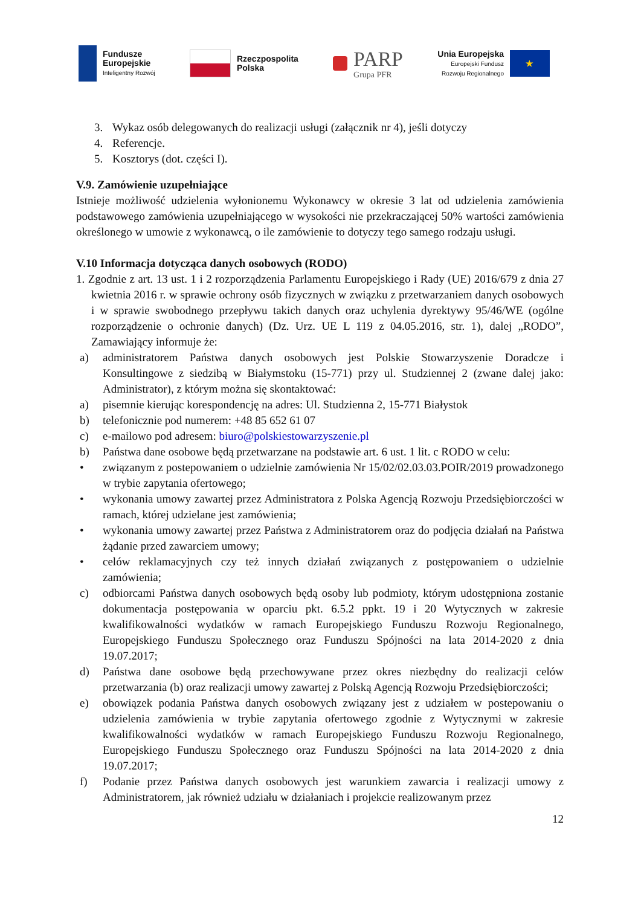Fundusze
Europejskie
Inteligentny Rozwój
Rzeczpospolita
Polska
PARP
Grupa PFR
Unia Europejska
Europejski Fundusz
Rozwoju Regionalnego
★
3. Wykaz osób delegowanych do realizacji usługi (załącznik nr 4), jeśli dotyczy
4. Referencje.
5. Kosztorys (dot. części I).
V.9. Zamówienie uzupełniające
Istnieje możliwość udzielenia wyłonionemu Wykonawcy w okresie 3 lat od udzielenia zamówienia podstawowego zamówienia uzupełniającego w wysokości nie przekraczającej 50% wartości zamówienia określonego w umowie z wykonawcą, o ile zamówienie to dotyczy tego samego rodzaju usługi.
V.10 Informacja dotycząca danych osobowych (RODO)
1. Zgodnie z art. 13 ust. 1 i 2 rozporządzenia Parlamentu Europejskiego i Rady (UE) 2016/679 z dnia 27 kwietnia 2016 r. w sprawie ochrony osób fizycznych w związku z przetwarzaniem danych osobowych i w sprawie swobodnego przepływu takich danych oraz uchylenia dyrektywy 95/46/WE (ogólne rozporządzenie o ochronie danych) (Dz. Urz. UE L 119 z 04.05.2016, str. 1), dalej „RODO”, Zamawiający informuje że:
a) administratorem Państwa danych osobowych jest Polskie Stowarzyszenie Doradcze i Konsultingowe z siedzibą w Białymstoku (15-771) przy ul. Studziennej 2 (zwane dalej jako: Administrator), z którym można się skontaktować:
a) pisemnie kierując korespondencję na adres: Ul. Studzienna 2, 15-771 Białystok
b) telefonicznie pod numerem: +48 85 652 61 07
c) e-mailowo pod adresem: biuro@polskiestowarzyszenie.pl
b) Państwa dane osobowe będą przetwarzane na podstawie art. 6 ust. 1 lit. c RODO w celu:
• związanym z postepowaniem o udzielnie zamówienia Nr 15/02/02.03.03.POIR/2019 prowadzonego w trybie zapytania ofertowego;
• wykonania umowy zawartej przez Administratora z Polska Agencją Rozwoju Przedsiębiorczości w ramach, której udzielane jest zamówienia;
• wykonania umowy zawartej przez Państwa z Administratorem oraz do podjęcia działań na Państwa żądanie przed zawarciem umowy;
• celów reklamacyjnych czy też innych działań związanych z postępowaniem o udzielnie zamówienia;
c) odbiorcami Państwa danych osobowych będą osoby lub podmioty, którym udostępniona zostanie dokumentacja postępowania w oparciu pkt. 6.5.2 ppkt. 19 i 20 Wytycznych w zakresie kwalifikowalności wydatków w ramach Europejskiego Funduszu Rozwoju Regionalnego, Europejskiego Funduszu Społecznego oraz Funduszu Spójności na lata 2014-2020 z dnia 19.07.2017;
d) Państwa dane osobowe będą przechowywane przez okres niezbędny do realizacji celów przetwarzania (b) oraz realizacji umowy zawartej z Polską Agencją Rozwoju Przedsiębiorczości;
e) obowiązek podania Państwa danych osobowych związany jest z udziałem w postepowaniu o udzielenia zamówienia w trybie zapytania ofertowego zgodnie z Wytycznymi w zakresie kwalifikowalności wydatków w ramach Europejskiego Funduszu Rozwoju Regionalnego, Europejskiego Funduszu Społecznego oraz Funduszu Spójności na lata 2014-2020 z dnia 19.07.2017;
f) Podanie przez Państwa danych osobowych jest warunkiem zawarcia i realizacji umowy z Administratorem, jak również udziału w działaniach i projekcie realizowanym przez
12